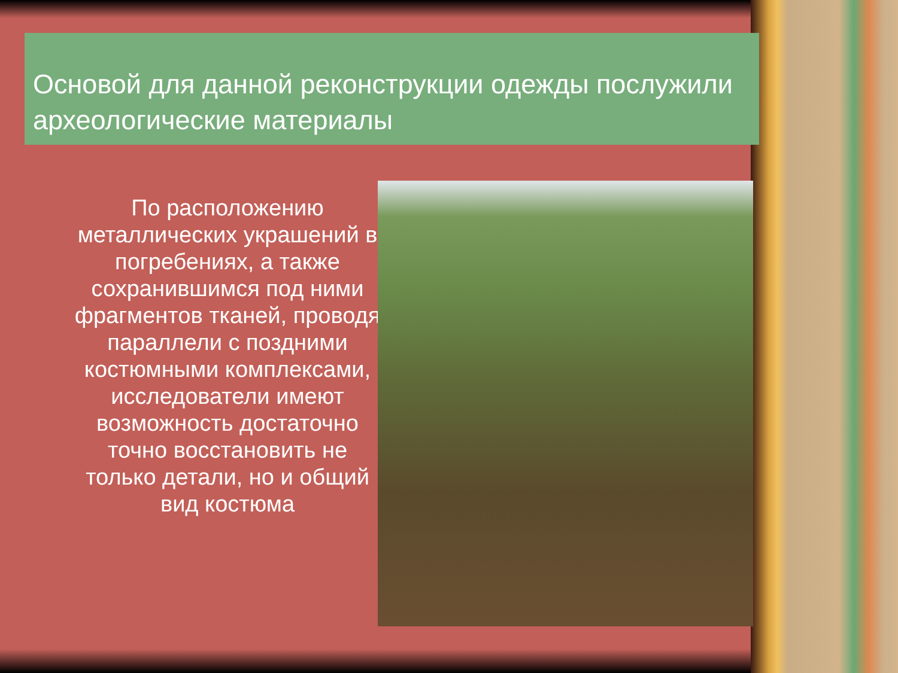Основой для данной реконструкции одежды послужили археологические материалы
По расположению металлических украшений в погребениях, а также сохранившимся под ними фрагментов тканей, проводя параллели с поздними костюмными комплексами, исследователи имеют возможность достаточно точно восстановить не только детали, но и общий вид костюма